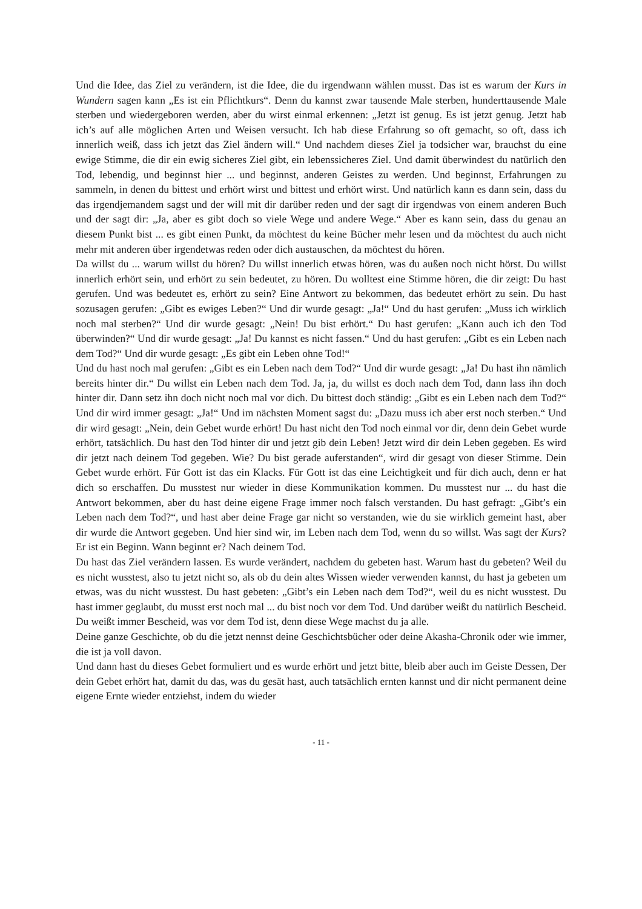Und die Idee, das Ziel zu verändern, ist die Idee, die du irgendwann wählen musst. Das ist es warum der Kurs in Wundern sagen kann „Es ist ein Pflichtkurs“. Denn du kannst zwar tausende Male sterben, hunderttausende Male sterben und wiedergeboren werden, aber du wirst einmal erkennen: „Jetzt ist genug. Es ist jetzt genug. Jetzt hab ich’s auf alle möglichen Arten und Weisen versucht. Ich hab diese Erfahrung so oft gemacht, so oft, dass ich innerlich weiß, dass ich jetzt das Ziel ändern will.“ Und nachdem dieses Ziel ja todsicher war, brauchst du eine ewige Stimme, die dir ein ewig sicheres Ziel gibt, ein lebenssicheres Ziel. Und damit überwindest du natürlich den Tod, lebendig, und beginnst hier ... und beginnst, anderen Geistes zu werden. Und beginnst, Erfahrungen zu sammeln, in denen du bittest und erhört wirst und bittest und erhört wirst. Und natürlich kann es dann sein, dass du das irgendjemandem sagst und der will mit dir darüber reden und der sagt dir irgendwas von einem anderen Buch und der sagt dir: „Ja, aber es gibt doch so viele Wege und andere Wege.“ Aber es kann sein, dass du genau an diesem Punkt bist ... es gibt einen Punkt, da möchtest du keine Bücher mehr lesen und da möchtest du auch nicht mehr mit anderen über irgendetwas reden oder dich austauschen, da möchtest du hören.
Da willst du ... warum willst du hören? Du willst innerlich etwas hören, was du außen noch nicht hörst. Du willst innerlich erhört sein, und erhört zu sein bedeutet, zu hören. Du wolltest eine Stimme hören, die dir zeigt: Du hast gerufen. Und was bedeutet es, erhört zu sein? Eine Antwort zu bekommen, das bedeutet erhört zu sein. Du hast sozusagen gerufen: „Gibt es ewiges Leben?“ Und dir wurde gesagt: „Ja!“ Und du hast gerufen: „Muss ich wirklich noch mal sterben?“ Und dir wurde gesagt: „Nein! Du bist erhört.“ Du hast gerufen: „Kann auch ich den Tod überwinden?“ Und dir wurde gesagt: „Ja! Du kannst es nicht fassen.“ Und du hast gerufen: „Gibt es ein Leben nach dem Tod?“ Und dir wurde gesagt: „Es gibt ein Leben ohne Tod!“
Und du hast noch mal gerufen: „Gibt es ein Leben nach dem Tod?“ Und dir wurde gesagt: „Ja! Du hast ihn nämlich bereits hinter dir.“ Du willst ein Leben nach dem Tod. Ja, ja, du willst es doch nach dem Tod, dann lass ihn doch hinter dir. Dann setz ihn doch nicht noch mal vor dich. Du bittest doch ständig: „Gibt es ein Leben nach dem Tod?“ Und dir wird immer gesagt: „Ja!“ Und im nächsten Moment sagst du: „Dazu muss ich aber erst noch sterben.“ Und dir wird gesagt: „Nein, dein Gebet wurde erhört! Du hast nicht den Tod noch einmal vor dir, denn dein Gebet wurde erhört, tatsächlich. Du hast den Tod hinter dir und jetzt gib dein Leben! Jetzt wird dir dein Leben gegeben. Es wird dir jetzt nach deinem Tod gegeben. Wie? Du bist gerade auferstanden“, wird dir gesagt von dieser Stimme. Dein Gebet wurde erhört. Für Gott ist das ein Klacks. Für Gott ist das eine Leichtigkeit und für dich auch, denn er hat dich so erschaffen. Du musstest nur wieder in diese Kommunikation kommen. Du musstest nur ... du hast die Antwort bekommen, aber du hast deine eigene Frage immer noch falsch verstanden. Du hast gefragt: „Gibt’s ein Leben nach dem Tod?“, und hast aber deine Frage gar nicht so verstanden, wie du sie wirklich gemeint hast, aber dir wurde die Antwort gegeben. Und hier sind wir, im Leben nach dem Tod, wenn du so willst. Was sagt der Kurs? Er ist ein Beginn. Wann beginnt er? Nach deinem Tod.
Du hast das Ziel verändern lassen. Es wurde verändert, nachdem du gebeten hast. Warum hast du gebeten? Weil du es nicht wusstest, also tu jetzt nicht so, als ob du dein altes Wissen wieder verwenden kannst, du hast ja gebeten um etwas, was du nicht wusstest. Du hast gebeten: „Gibt’s ein Leben nach dem Tod?“, weil du es nicht wusstest. Du hast immer geglaubt, du musst erst noch mal ... du bist noch vor dem Tod. Und darüber weißt du natürlich Bescheid. Du weißt immer Bescheid, was vor dem Tod ist, denn diese Wege machst du ja alle.
Deine ganze Geschichte, ob du die jetzt nennst deine Geschichtsbücher oder deine Akasha-Chronik oder wie immer, die ist ja voll davon.
Und dann hast du dieses Gebet formuliert und es wurde erhört und jetzt bitte, bleib aber auch im Geiste Dessen, Der dein Gebet erhört hat, damit du das, was du gesät hast, auch tatsächlich ernten kannst und dir nicht permanent deine eigene Ernte wieder entziehst, indem du wieder
- 11 -